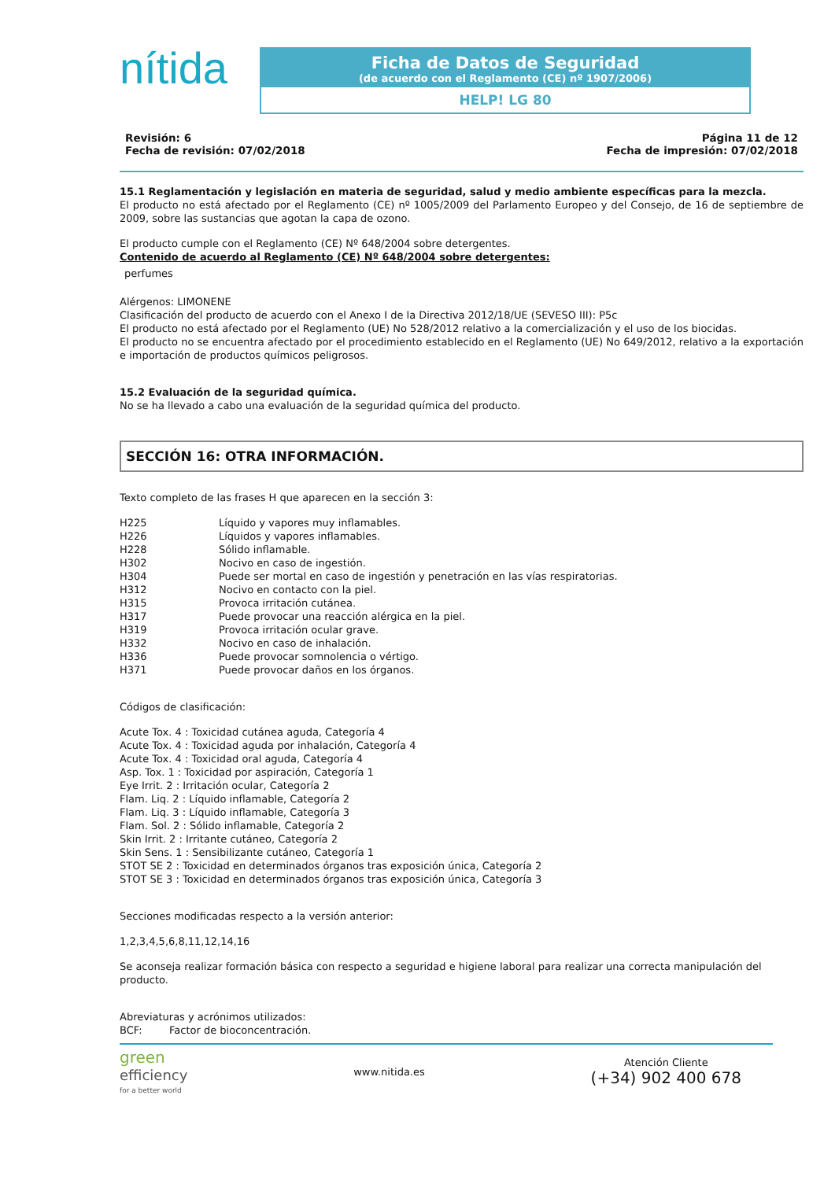nítida
Ficha de Datos de Seguridad
(de acuerdo con el Reglamento (CE) nº 1907/2006)
HELP! LG 80
Revisión: 6
Fecha de revisión: 07/02/2018
Página 11 de 12
Fecha de impresión: 07/02/2018
15.1 Reglamentación y legislación en materia de seguridad, salud y medio ambiente específicas para la mezcla.
El producto no está afectado por el Reglamento (CE) nº 1005/2009 del Parlamento Europeo y del Consejo, de 16 de septiembre de 2009, sobre las sustancias que agotan la capa de ozono.
El producto cumple con el Reglamento (CE) Nº 648/2004 sobre detergentes.
Contenido de acuerdo al Reglamento (CE) Nº 648/2004 sobre detergentes:
perfumes
Alérgenos: LIMONENE
Clasificación del producto de acuerdo con el Anexo I de la Directiva 2012/18/UE (SEVESO III): P5c
El producto no está afectado por el Reglamento (UE) No 528/2012 relativo a la comercialización y el uso de los biocidas.
El producto no se encuentra afectado por el procedimiento establecido en el Reglamento (UE) No 649/2012, relativo a la exportación e importación de productos químicos peligrosos.
15.2 Evaluación de la seguridad química.
No se ha llevado a cabo una evaluación de la seguridad química del producto.
SECCIÓN 16: OTRA INFORMACIÓN.
Texto completo de las frases H que aparecen en la sección 3:
| H225 | Líquido y vapores muy inflamables. |
| H226 | Líquidos y vapores inflamables. |
| H228 | Sólido inflamable. |
| H302 | Nocivo en caso de ingestión. |
| H304 | Puede ser mortal en caso de ingestión y penetración en las vías respiratorias. |
| H312 | Nocivo en contacto con la piel. |
| H315 | Provoca irritación cutánea. |
| H317 | Puede provocar una reacción alérgica en la piel. |
| H319 | Provoca irritación ocular grave. |
| H332 | Nocivo en caso de inhalación. |
| H336 | Puede provocar somnolencia o vértigo. |
| H371 | Puede provocar daños en los órganos. |
Códigos de clasificación:
Acute Tox. 4 : Toxicidad cutánea aguda, Categoría 4
Acute Tox. 4 : Toxicidad aguda por inhalación, Categoría 4
Acute Tox. 4 : Toxicidad oral aguda, Categoría 4
Asp. Tox. 1 : Toxicidad por aspiración, Categoría 1
Eye Irrit. 2 : Irritación ocular, Categoría 2
Flam. Liq. 2 : Líquido inflamable, Categoría 2
Flam. Liq. 3 : Líquido inflamable, Categoría 3
Flam. Sol. 2 : Sólido inflamable, Categoría 2
Skin Irrit. 2 : Irritante cutáneo, Categoría 2
Skin Sens. 1 : Sensibilizante cutáneo, Categoría 1
STOT SE 2 : Toxicidad en determinados órganos tras exposición única, Categoría 2
STOT SE 3 : Toxicidad en determinados órganos tras exposición única, Categoría 3
Secciones modificadas respecto a la versión anterior:
1,2,3,4,5,6,8,11,12,14,16
Se aconseja realizar formación básica con respecto a seguridad e higiene laboral para realizar una correcta manipulación del producto.
Abreviaturas y acrónimos utilizados:
| BCF: | Factor de bioconcentración. |
green
efficiency
for a better world
www.nitida.es
Atención Cliente
(+34) 902 400 678